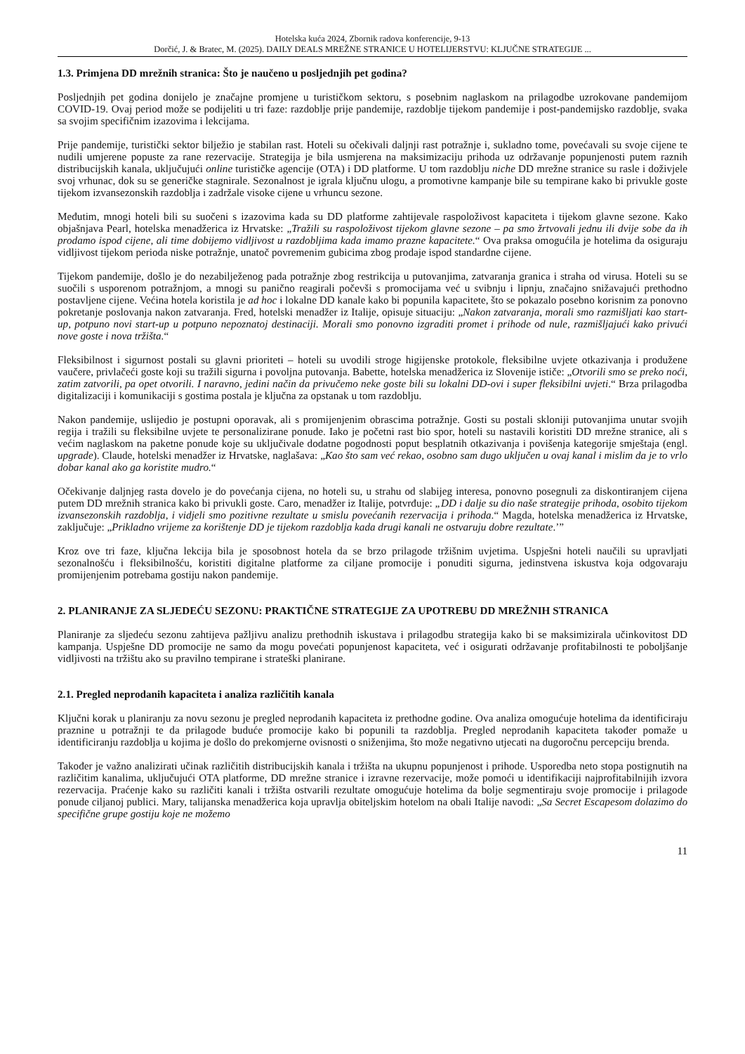Hotelska kuća 2024, Zbornik radova konferencije, 9-13
Dorčić, J. & Bratec, M. (2025). DAILY DEALS MREŽNE STRANICE U HOTELIJERSTVU: KLJUČNE STRATEGIJE ...
1.3. Primjena DD mrežnih stranica: Što je naučeno u posljednjih pet godina?
Posljednjih pet godina donijelo je značajne promjene u turističkom sektoru, s posebnim naglaskom na prilagodbe uzrokovane pandemijom COVID-19. Ovaj period može se podijeliti u tri faze: razdoblje prije pandemije, razdoblje tijekom pandemije i post-pandemijsko razdoblje, svaka sa svojim specifičnim izazovima i lekcijama.
Prije pandemije, turistički sektor bilježio je stabilan rast. Hoteli su očekivali daljnji rast potražnje i, sukladno tome, povećavali su svoje cijene te nudili umjerene popuste za rane rezervacije. Strategija je bila usmjerena na maksimizaciju prihoda uz održavanje popunjenosti putem raznih distribucijskih kanala, uključujući online turističke agencije (OTA) i DD platforme. U tom razdoblju niche DD mrežne stranice su rasle i doživjele svoj vrhunac, dok su se generičke stagnirale. Sezonalnost je igrala ključnu ulogu, a promotivne kampanje bile su tempirane kako bi privukle goste tijekom izvansezonskih razdoblja i zadržale visoke cijene u vrhuncu sezone.
Međutim, mnogi hoteli bili su suočeni s izazovima kada su DD platforme zahtijevale raspoloživost kapaciteta i tijekom glavne sezone. Kako objašnjava Pearl, hotelska menadžerica iz Hrvatske: „Tražili su raspoloživost tijekom glavne sezone – pa smo žrtvovali jednu ili dvije sobe da ih prodamo ispod cijene, ali time dobijemo vidljivost u razdobljima kada imamo prazne kapacitete.“ Ova praksa omogućila je hotelima da osiguraju vidljivost tijekom perioda niske potražnje, unatoč povremenim gubicima zbog prodaje ispod standardne cijene.
Tijekom pandemije, došlo je do nezabilježenog pada potražnje zbog restrikcija u putovanjima, zatvaranja granica i straha od virusa. Hoteli su se suočili s usporenom potražnjom, a mnogi su panično reagirali počevši s promocijama već u svibnju i lipnju, značajno snižavajući prethodno postavljene cijene. Većina hotela koristila je ad hoc i lokalne DD kanale kako bi popunila kapacitete, što se pokazalo posebno korisnim za ponovno pokretanje poslovanja nakon zatvaranja. Fred, hotelski menadžer iz Italije, opisuje situaciju: „Nakon zatvaranja, morali smo razmišljati kao start-up, potpuno novi start-up u potpuno nepoznatoj destinaciji. Morali smo ponovno izgraditi promet i prihode od nule, razmišljajući kako privući nove goste i nova tržišta.“
Fleksibilnost i sigurnost postali su glavni prioriteti – hoteli su uvodili stroge higijenske protokole, fleksibilne uvjete otkazivanja i produžene vaučere, privlačeći goste koji su tražili sigurna i povoljna putovanja. Babette, hotelska menadžerica iz Slovenije ističe: „Otvorili smo se preko noći, zatim zatvorili, pa opet otvorili. I naravno, jedini način da privučemo neke goste bili su lokalni DD-ovi i super fleksibilni uvjeti.“ Brza prilagodba digitalizaciji i komunikaciji s gostima postala je ključna za opstanak u tom razdoblju.
Nakon pandemije, uslijedio je postupni oporavak, ali s promijenjenim obrascima potražnje. Gosti su postali skloniji putovanjima unutar svojih regija i tražili su fleksibilne uvjete te personalizirane ponude. Iako je početni rast bio spor, hoteli su nastavili koristiti DD mrežne stranice, ali s većim naglaskom na paketne ponude koje su uključivale dodatne pogodnosti poput besplatnih otkazivanja i povišenja kategorije smještaja (engl. upgrade). Claude, hotelski menadžer iz Hrvatske, naglašava: „Kao što sam već rekao, osobno sam dugo uključen u ovaj kanal i mislim da je to vrlo dobar kanal ako ga koristite mudro.“
Očekivanje daljnjeg rasta dovelo je do povećanja cijena, no hoteli su, u strahu od slabijeg interesa, ponovno posegnuli za diskontiranjem cijena putem DD mrežnih stranica kako bi privukli goste. Caro, menadžer iz Italije, potvrđuje: „DD i dalje su dio naše strategije prihoda, osobito tijekom izvansezonskih razdoblja, i vidjeli smo pozitivne rezultate u smislu povećanih rezervacija i prihoda.“ Magda, hotelska menadžerica iz Hrvatske, zaključuje: „Prikladno vrijeme za korištenje DD je tijekom razdoblja kada drugi kanali ne ostvaruju dobre rezultate.’”
Kroz ove tri faze, ključna lekcija bila je sposobnost hotela da se brzo prilagode tržišnim uvjetima. Uspješni hoteli naučili su upravljati sezonalnošću i fleksibilnošću, koristiti digitalne platforme za ciljane promocije i ponuditi sigurna, jedinstvena iskustva koja odgovaraju promijenjenim potrebama gostiju nakon pandemije.
2. PLANIRANJE ZA SLJEDEĆU SEZONU: PRAKTIČNE STRATEGIJE ZA UPOTREBU DD MREŽNIH STRANICA
Planiranje za sljedeću sezonu zahtijeva pažljivu analizu prethodnih iskustava i prilagodbu strategija kako bi se maksimizirala učinkovitost DD kampanja. Uspješne DD promocije ne samo da mogu povećati popunjenost kapaciteta, već i osigurati održavanje profitabilnosti te poboljšanje vidljivosti na tržištu ako su pravilno tempirane i strateški planirane.
2.1. Pregled neprodanih kapaciteta i analiza različitih kanala
Ključni korak u planiranju za novu sezonu je pregled neprodanih kapaciteta iz prethodne godine. Ova analiza omogućuje hotelima da identificiraju praznine u potražnji te da prilagode buduće promocije kako bi popunili ta razdoblja. Pregled neprodanih kapaciteta također pomaže u identificiranju razdoblja u kojima je došlo do prekomjerne ovisnosti o sniženjima, što može negativno utjecati na dugoročnu percepciju brenda.
Također je važno analizirati učinak različitih distribucijskih kanala i tržišta na ukupnu popunjenost i prihode. Usporedba neto stopa postignutih na različitim kanalima, uključujući OTA platforme, DD mrežne stranice i izravne rezervacije, može pomoći u identifikaciji najprofitabilnijih izvora rezervacija. Praćenje kako su različiti kanali i tržišta ostvarili rezultate omogućuje hotelima da bolje segmentiraju svoje promocije i prilagode ponude ciljanoj publici. Mary, talijanska menadžerica koja upravlja obiteljskim hotelom na obali Italije navodi: „Sa Secret Escapesom dolazimo do specifične grupe gostiju koje ne možemo
11